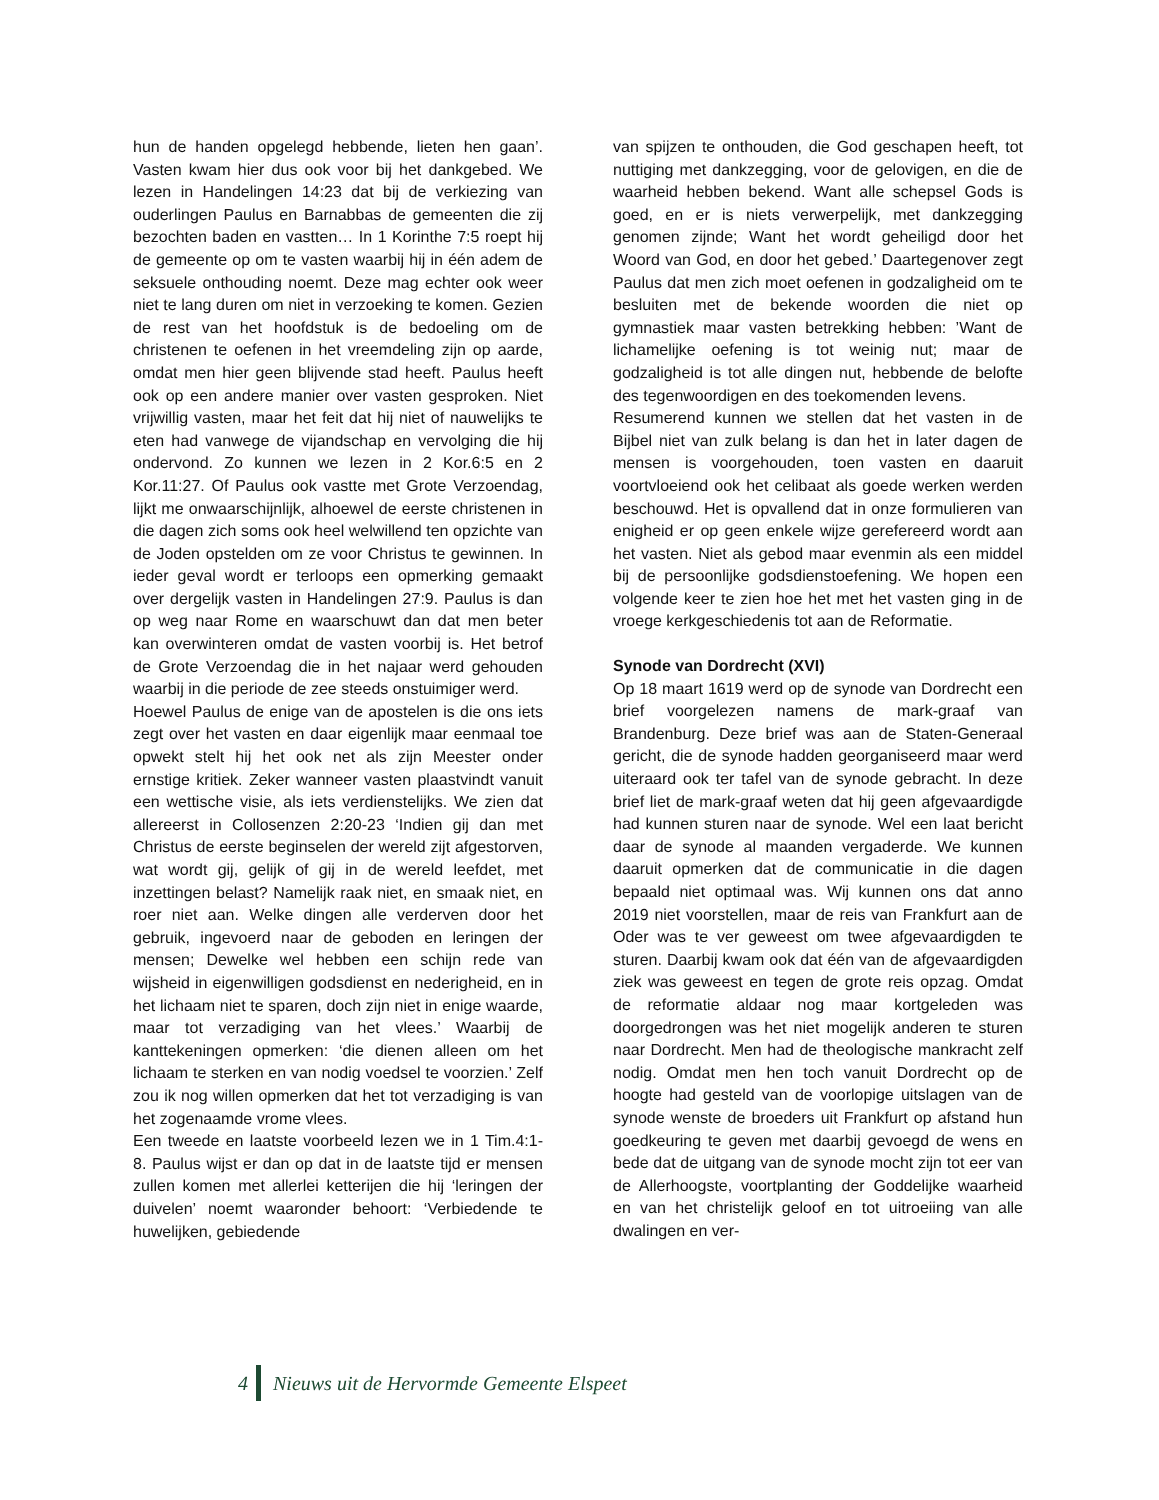hun de handen opgelegd hebbende, lieten hen gaan’. Vasten kwam hier dus ook voor bij het dankgebed. We lezen in Handelingen 14:23 dat bij de verkiezing van ouderlingen Paulus en Barnabbas de gemeenten die zij bezochten baden en vastten… In 1 Korinthe 7:5 roept hij de gemeente op om te vasten waarbij hij in één adem de seksuele onthouding noemt. Deze mag echter ook weer niet te lang duren om niet in verzoeking te komen. Gezien de rest van het hoofdstuk is de bedoeling om de christenen te oefenen in het vreemdeling zijn op aarde, omdat men hier geen blijvende stad heeft. Paulus heeft ook op een andere manier over vasten gesproken. Niet vrijwillig vasten, maar het feit dat hij niet of nauwelijks te eten had vanwege de vijandschap en vervolging die hij ondervond. Zo kunnen we lezen in 2 Kor.6:5 en 2 Kor.11:27. Of Paulus ook vastte met Grote Verzoendag, lijkt me onwaarschijnlijk, alhoewel de eerste christenen in die dagen zich soms ook heel welwillend ten opzichte van de Joden opstelden om ze voor Christus te gewinnen. In ieder geval wordt er terloops een opmerking gemaakt over dergelijk vasten in Handelingen 27:9. Paulus is dan op weg naar Rome en waarschuwt dan dat men beter kan overwinteren omdat de vasten voorbij is. Het betrof de Grote Verzoendag die in het najaar werd gehouden waarbij in die periode de zee steeds onstuimiger werd.
Hoewel Paulus de enige van de apostelen is die ons iets zegt over het vasten en daar eigenlijk maar eenmaal toe opwekt stelt hij het ook net als zijn Meester onder ernstige kritiek. Zeker wanneer vasten plaastvindt vanuit een wettische visie, als iets verdienstelijks. We zien dat allereerst in Collosenzen 2:20-23 ‘Indien gij dan met Christus de eerste beginselen der wereld zijt afgestorven, wat wordt gij, gelijk of gij in de wereld leefdet, met inzettingen belast? Namelijk raak niet, en smaak niet, en roer niet aan. Welke dingen alle verderven door het gebruik, ingevoerd naar de geboden en leringen der mensen; Dewelke wel hebben een schijn rede van wijsheid in eigenwilligen godsdienst en nederigheid, en in het lichaam niet te sparen, doch zijn niet in enige waarde, maar tot verzadiging van het vlees.’ Waarbij de kanttekeningen opmerken: ‘die dienen alleen om het lichaam te sterken en van nodig voedsel te voorzien.’ Zelf zou ik nog willen opmerken dat het tot verzadiging is van het zogenaamde vrome vlees.
Een tweede en laatste voorbeeld lezen we in 1 Tim.4:1- 8. Paulus wijst er dan op dat in de laatste tijd er mensen zullen komen met allerlei ketterijen die hij ‘leringen der duivelen’ noemt waaronder behoort: ‘Verbiedende te huwelijken, gebiedende
van spijzen te onthouden, die God geschapen heeft, tot nuttiging met dankzegging, voor de gelovigen, en die de waarheid hebben bekend. Want alle schepsel Gods is goed, en er is niets verwerpelijk, met dankzegging genomen zijnde; Want het wordt geheiligd door het Woord van God, en door het gebed.’ Daartegenover zegt Paulus dat men zich moet oefenen in godzaligheid om te besluiten met de bekende woorden die niet op gymnastiek maar vasten betrekking hebben: ’Want de lichamelijke oefening is tot weinig nut; maar de godzaligheid is tot alle dingen nut, hebbende de belofte des tegenwoordigen en des toekomenden levens.
Resumerend kunnen we stellen dat het vasten in de Bijbel niet van zulk belang is dan het in later dagen de mensen is voorgehouden, toen vasten en daaruit voortvloeiend ook het celibaat als goede werken werden beschouwd. Het is opvallend dat in onze formulieren van enigheid er op geen enkele wijze gerefereerd wordt aan het vasten. Niet als gebod maar evenmin als een middel bij de persoonlijke godsdienstoefening. We hopen een volgende keer te zien hoe het met het vasten ging in de vroege kerkgeschiedenis tot aan de Reformatie.
Synode van Dordrecht (XVI)
Op 18 maart 1619 werd op de synode van Dordrecht een brief voorgelezen namens de mark-graaf van Brandenburg. Deze brief was aan de Staten-Generaal gericht, die de synode hadden georganiseerd maar werd uiteraard ook ter tafel van de synode gebracht. In deze brief liet de mark-graaf weten dat hij geen afgevaardigde had kunnen sturen naar de synode. Wel een laat bericht daar de synode al maanden vergaderde. We kunnen daaruit opmerken dat de communicatie in die dagen bepaald niet optimaal was. Wij kunnen ons dat anno 2019 niet voorstellen, maar de reis van Frankfurt aan de Oder was te ver geweest om twee afgevaardigden te sturen. Daarbij kwam ook dat één van de afgevaardigden ziek was geweest en tegen de grote reis opzag. Omdat de reformatie aldaar nog maar kortgeleden was doorgedrongen was het niet mogelijk anderen te sturen naar Dordrecht. Men had de theologische mankracht zelf nodig. Omdat men hen toch vanuit Dordrecht op de hoogte had gesteld van de voorlopige uitslagen van de synode wenste de broeders uit Frankfurt op afstand hun goedkeuring te geven met daarbij gevoegd de wens en bede dat de uitgang van de synode mocht zijn tot eer van de Allerhoogste, voortplanting der Goddelijke waarheid en van het christelijk geloof en tot uitroeiing van alle dwalingen en ver-
4
Nieuws uit de Hervormde Gemeente Elspeet